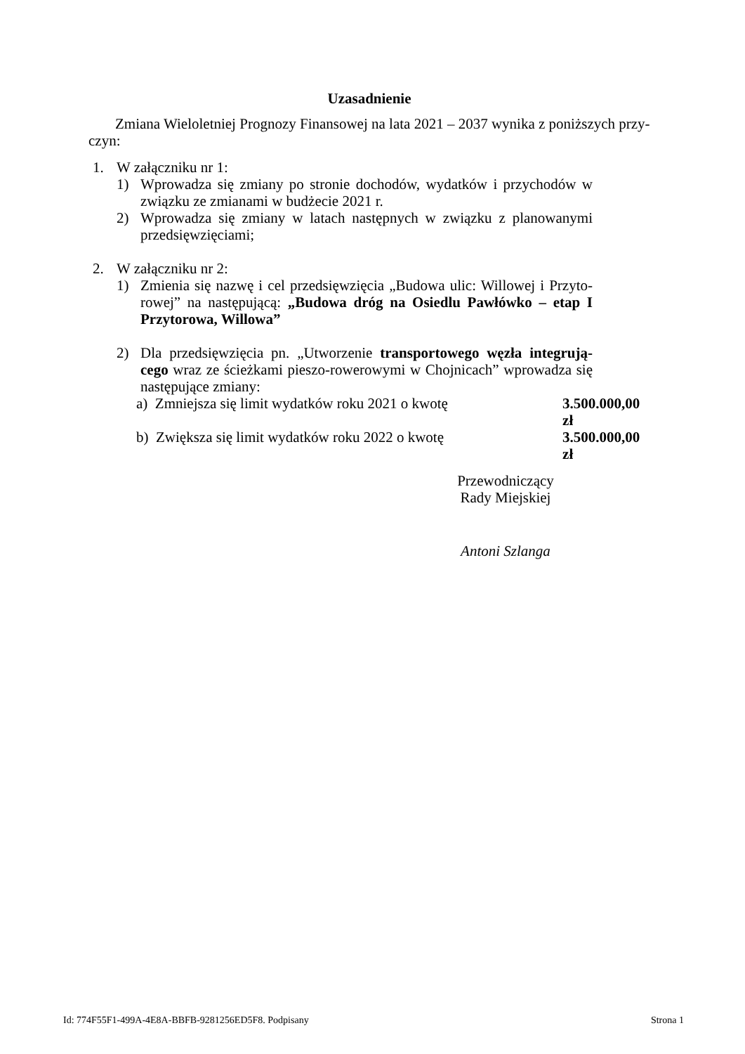Uzasadnienie
Zmiana Wieloletniej Prognozy Finansowej na lata 2021 – 2037 wynika z poniższych przy-czyn:
1. W załączniku nr 1:
1) Wprowadza się zmiany po stronie dochodów, wydatków i przychodów w związku ze zmianami w budżecie 2021 r.
2) Wprowadza się zmiany w latach następnych w związku z planowanymi przedsięwzięciami;
2. W załączniku nr 2:
1) Zmienia się nazwę i cel przedsięwzięcia „Budowa ulic: Willowej i Przyto-rowej” na następującą: „Budowa dróg na Osiedlu Pawłówko – etap I Przytorowa, Willowa”
2) Dla przedsięwzięcia pn. „Utworzenie transportowego węzła integrują-cego wraz ze ścieżkami pieszo-rowerowymi w Chojnicach” wprowadza się następujące zmiany:
a) Zmniejsza się limit wydatków roku 2021 o kwotę 3.500.000,00 zł
b) Zwiększa się limit wydatków roku 2022 o kwotę 3.500.000,00 zł
Przewodniczący
Rady Miejskiej
Antoni Szlanga
Id: 774F55F1-499A-4E8A-BBFB-9281256ED5F8. Podpisany Strona 1